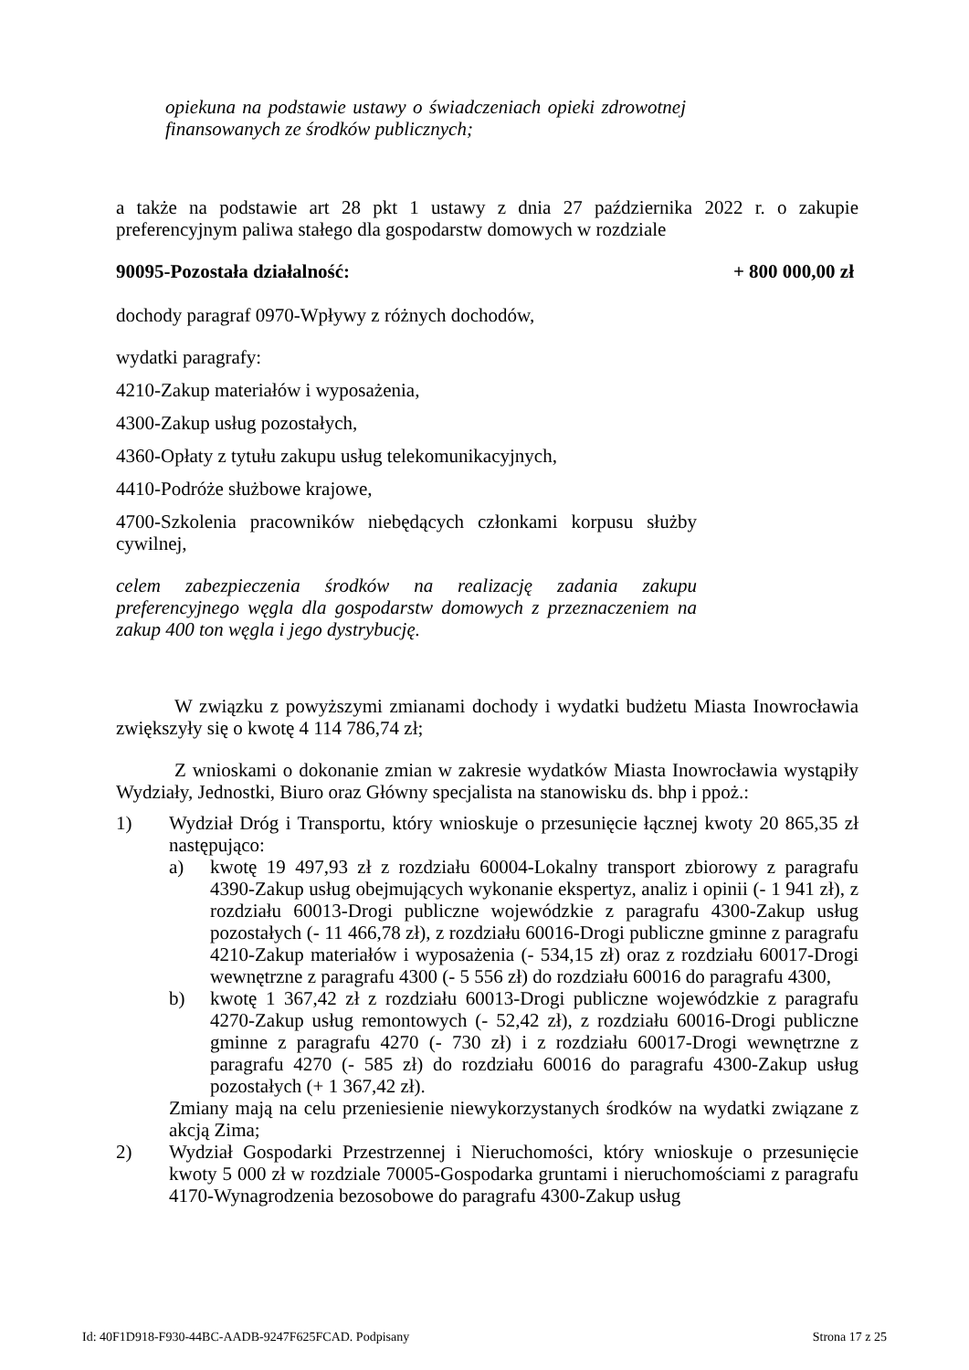opiekuna na podstawie ustawy o świadczeniach opieki zdrowotnej finansowanych ze środków publicznych;
a także na podstawie art 28 pkt 1 ustawy z dnia 27 października 2022 r. o zakupie preferencyjnym paliwa stałego dla gospodarstw domowych w rozdziale
90095-Pozostała działalność: + 800 000,00 zł
dochody paragraf 0970-Wpływy z różnych dochodów,
wydatki paragrafy:
4210-Zakup materiałów i wyposażenia,
4300-Zakup usług pozostałych,
4360-Opłaty z tytułu zakupu usług telekomunikacyjnych,
4410-Podróże służbowe krajowe,
4700-Szkolenia pracowników niebędących członkami korpusu służby cywilnej,
celem zabezpieczenia środków na realizację zadania zakupu preferencyjnego węgla dla gospodarstw domowych z przeznaczeniem na zakup 400 ton węgla i jego dystrybucję.
W związku z powyższymi zmianami dochody i wydatki budżetu Miasta Inowrocławia zwiększyły się o kwotę 4 114 786,74 zł;
Z wnioskami o dokonanie zmian w zakresie wydatków Miasta Inowrocławia wystąpiły Wydziały, Jednostki, Biuro oraz Główny specjalista na stanowisku ds. bhp i ppoż.:
1) Wydział Dróg i Transportu, który wnioskuje o przesunięcie łącznej kwoty 20 865,35 zł następująco:
a) kwotę 19 497,93 zł z rozdziału 60004-Lokalny transport zbiorowy z paragrafu 4390-Zakup usług obejmujących wykonanie ekspertyz, analiz i opinii (- 1 941 zł), z rozdziału 60013-Drogi publiczne wojewódzkie z paragrafu 4300-Zakup usług pozostałych (- 11 466,78 zł), z rozdziału 60016-Drogi publiczne gminne z paragrafu 4210-Zakup materiałów i wyposażenia (- 534,15 zł) oraz z rozdziału 60017-Drogi wewnętrzne z paragrafu 4300 (- 5 556 zł) do rozdziału 60016 do paragrafu 4300,
b) kwotę 1 367,42 zł z rozdziału 60013-Drogi publiczne wojewódzkie z paragrafu 4270-Zakup usług remontowych (- 52,42 zł), z rozdziału 60016-Drogi publiczne gminne z paragrafu 4270 (- 730 zł) i z rozdziału 60017-Drogi wewnętrzne z paragrafu 4270 (- 585 zł) do rozdziału 60016 do paragrafu 4300-Zakup usług pozostałych (+ 1 367,42 zł).
Zmiany mają na celu przeniesienie niewykorzystanych środków na wydatki związane z akcją Zima;
2) Wydział Gospodarki Przestrzennej i Nieruchomości, który wnioskuje o przesunięcie kwoty 5 000 zł w rozdziale 70005-Gospodarka gruntami i nieruchomościami z paragrafu 4170-Wynagrodzenia bezosobowe do paragrafu 4300-Zakup usług
Id: 40F1D918-F930-44BC-AADB-9247F625FCAD. Podpisany Strona 17 z 25